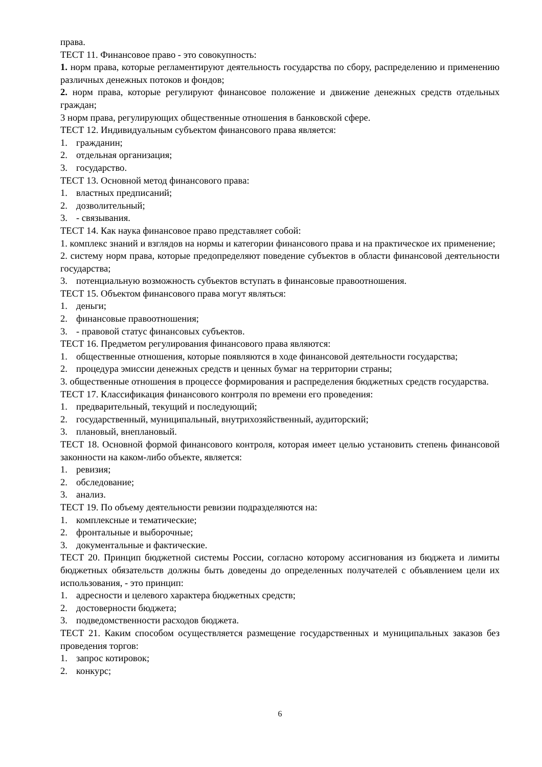права.
ТЕСТ 11. Финансовое право - это совокупность:
1. норм права, которые регламентируют деятельность государства по сбору, распределению и применению различных денежных потоков и фондов;
2. норм права, которые регулируют финансовое положение и движение денежных средств отдельных граждан;
3 норм права, регулирующих общественные отношения в банковской сфере.
ТЕСТ 12. Индивидуальным субъектом финансового права является:
1. гражданин;
2. отдельная организация;
3. государство.
ТЕСТ 13. Основной метод финансового права:
1. властных предписаний;
2. дозволительный;
3. - связывания.
ТЕСТ 14. Как наука финансовое право представляет собой:
1. комплекс знаний и взглядов на нормы и категории финансового права и на практическое их применение;
2. систему норм права, которые предопределяют поведение субъектов в области финансовой деятельности государства;
3. потенциальную возможность субъектов вступать в финансовые правоотношения.
ТЕСТ 15. Объектом финансового права могут являться:
1. деньги;
2. финансовые правоотношения;
3. - правовой статус финансовых субъектов.
ТЕСТ 16. Предметом регулирования финансового права являются:
1. общественные отношения, которые появляются в ходе финансовой деятельности государства;
2. процедура эмиссии денежных средств и ценных бумаг на территории страны;
3. общественные отношения в процессе формирования и распределения бюджетных средств государства.
ТЕСТ 17. Классификация финансового контроля по времени его проведения:
1. предварительный, текущий и последующий;
2. государственный, муниципальный, внутрихозяйственный, аудиторский;
3. плановый, внеплановый.
ТЕСТ 18. Основной формой финансового контроля, которая имеет целью установить степень финансовой законности на каком-либо объекте, является:
1. ревизия;
2. обследование;
3. анализ.
ТЕСТ 19. По объему деятельности ревизии подразделяются на:
1. комплексные и тематические;
2. фронтальные и выборочные;
3. документальные и фактические.
ТЕСТ 20. Принцип бюджетной системы России, согласно которому ассигнования из бюджета и лимиты бюджетных обязательств должны быть доведены до определенных получателей с объявлением цели их использования, - это принцип:
1. адресности и целевого характера бюджетных средств;
2. достоверности бюджета;
3. подведомственности расходов бюджета.
ТЕСТ 21. Каким способом осуществляется размещение государственных и муниципальных заказов без проведения торгов:
1. запрос котировок;
2. конкурс;
6